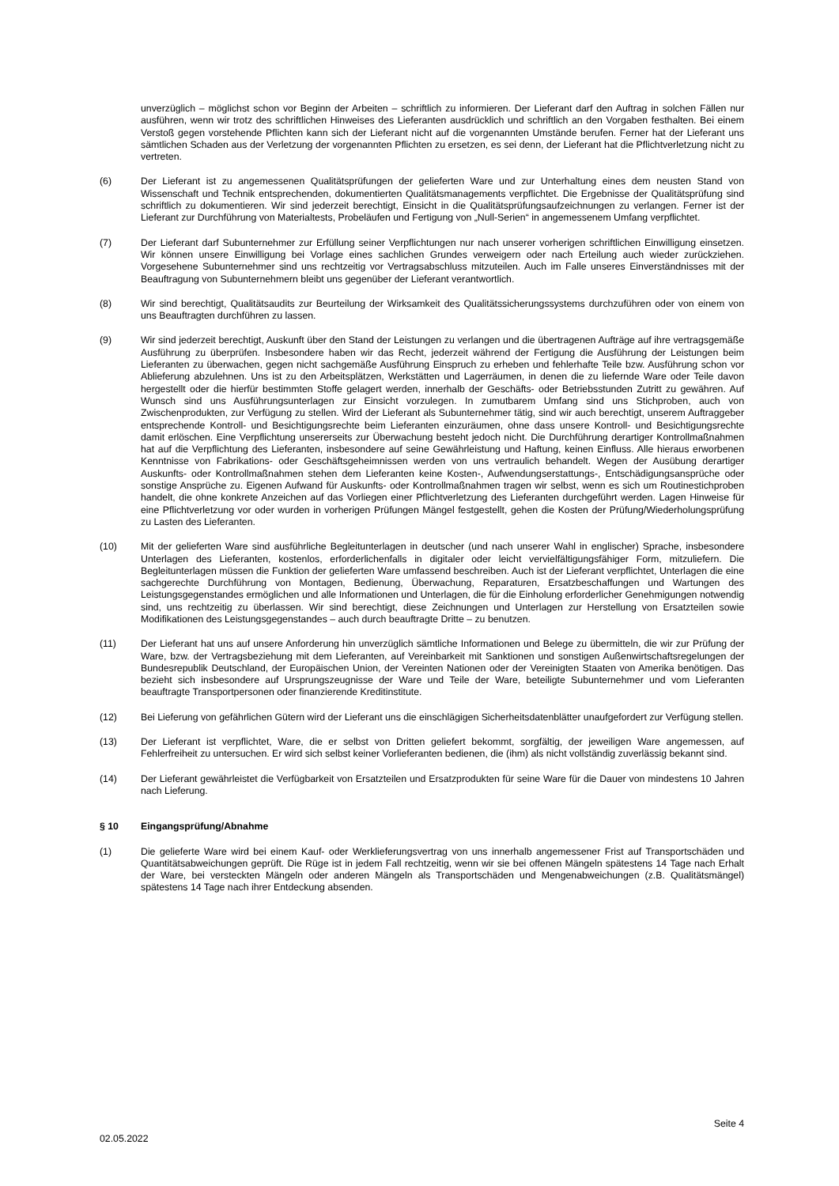unverzüglich – möglichst schon vor Beginn der Arbeiten – schriftlich zu informieren. Der Lieferant darf den Auftrag in solchen Fällen nur ausführen, wenn wir trotz des schriftlichen Hinweises des Lieferanten ausdrücklich und schriftlich an den Vorgaben festhalten. Bei einem Verstoß gegen vorstehende Pflichten kann sich der Lieferant nicht auf die vorgenannten Umstände berufen. Ferner hat der Lieferant uns sämtlichen Schaden aus der Verletzung der vorgenannten Pflichten zu ersetzen, es sei denn, der Lieferant hat die Pflichtverletzung nicht zu vertreten.
(6) Der Lieferant ist zu angemessenen Qualitätsprüfungen der gelieferten Ware und zur Unterhaltung eines dem neusten Stand von Wissenschaft und Technik entsprechenden, dokumentierten Qualitätsmanagements verpflichtet. Die Ergebnisse der Qualitätsprüfung sind schriftlich zu dokumentieren. Wir sind jederzeit berechtigt, Einsicht in die Qualitätsprüfungsaufzeichnungen zu verlangen. Ferner ist der Lieferant zur Durchführung von Materialtests, Probeläufen und Fertigung von „Null-Serien“ in angemessenem Umfang verpflichtet.
(7) Der Lieferant darf Subunternehmer zur Erfüllung seiner Verpflichtungen nur nach unserer vorherigen schriftlichen Einwilligung einsetzen. Wir können unsere Einwilligung bei Vorlage eines sachlichen Grundes verweigern oder nach Erteilung auch wieder zurückziehen. Vorgesehene Subunternehmer sind uns rechtzeitig vor Vertragsabschluss mitzuteilen. Auch im Falle unseres Einverständnisses mit der Beauftragung von Subunternehmern bleibt uns gegenüber der Lieferant verantwortlich.
(8) Wir sind berechtigt, Qualitätsaudits zur Beurteilung der Wirksamkeit des Qualitätssicherungssystems durchzuführen oder von einem von uns Beauftragten durchführen zu lassen.
(9) Wir sind jederzeit berechtigt, Auskunft über den Stand der Leistungen zu verlangen und die übertragenen Aufträge auf ihre vertragsgemäße Ausführung zu überprüfen. Insbesondere haben wir das Recht, jederzeit während der Fertigung die Ausführung der Leistungen beim Lieferanten zu überwachen, gegen nicht sachgemäße Ausführung Einspruch zu erheben und fehlerhafte Teile bzw. Ausführung schon vor Ablieferung abzulehnen. Uns ist zu den Arbeitsplätzen, Werkstätten und Lagerräumen, in denen die zu liefernde Ware oder Teile davon hergestellt oder die hierfür bestimmten Stoffe gelagert werden, innerhalb der Geschäfts- oder Betriebsstunden Zutritt zu gewähren. Auf Wunsch sind uns Ausführungsunterlagen zur Einsicht vorzulegen. In zumutbarem Umfang sind uns Stichproben, auch von Zwischenprodukten, zur Verfügung zu stellen. Wird der Lieferant als Subunternehmer tätig, sind wir auch berechtigt, unserem Auftraggeber entsprechende Kontroll- und Besichtigungsrechte beim Lieferanten einzuräumen, ohne dass unsere Kontroll- und Besichtigungsrechte damit erlöschen. Eine Verpflichtung unsererseits zur Überwachung besteht jedoch nicht. Die Durchführung derartiger Kontrollmaßnahmen hat auf die Verpflichtung des Lieferanten, insbesondere auf seine Gewährleistung und Haftung, keinen Einfluss. Alle hieraus erworbenen Kenntnisse von Fabrikations- oder Geschäftsgeheimnissen werden von uns vertraulich behandelt. Wegen der Ausübung derartiger Auskunfts- oder Kontrollmaßnahmen stehen dem Lieferanten keine Kosten-, Aufwendungserstattungs-, Entschädigungsansprüche oder sonstige Ansprüche zu. Eigenen Aufwand für Auskunfts- oder Kontrollmaßnahmen tragen wir selbst, wenn es sich um Routinestichproben handelt, die ohne konkrete Anzeichen auf das Vorliegen einer Pflichtverletzung des Lieferanten durchgeführt werden. Lagen Hinweise für eine Pflichtverletzung vor oder wurden in vorherigen Prüfungen Mängel festgestellt, gehen die Kosten der Prüfung/Wiederholungsprüfung zu Lasten des Lieferanten.
(10) Mit der gelieferten Ware sind ausführliche Begleitunterlagen in deutscher (und nach unserer Wahl in englischer) Sprache, insbesondere Unterlagen des Lieferanten, kostenlos, erforderlichenfalls in digitaler oder leicht vervielfältigungsfähiger Form, mitzuliefern. Die Begleitunterlagen müssen die Funktion der gelieferten Ware umfassend beschreiben. Auch ist der Lieferant verpflichtet, Unterlagen die eine sachgerechte Durchführung von Montagen, Bedienung, Überwachung, Reparaturen, Ersatzbeschaffungen und Wartungen des Leistungsgegenstandes ermöglichen und alle Informationen und Unterlagen, die für die Einholung erforderlicher Genehmigungen notwendig sind, uns rechtzeitig zu überlassen. Wir sind berechtigt, diese Zeichnungen und Unterlagen zur Herstellung von Ersatzteilen sowie Modifikationen des Leistungsgegenstandes – auch durch beauftragte Dritte – zu benutzen.
(11) Der Lieferant hat uns auf unsere Anforderung hin unverzüglich sämtliche Informationen und Belege zu übermitteln, die wir zur Prüfung der Ware, bzw. der Vertragsbeziehung mit dem Lieferanten, auf Vereinbarkeit mit Sanktionen und sonstigen Außenwirtschaftsregelungen der Bundesrepublik Deutschland, der Europäischen Union, der Vereinten Nationen oder der Vereinigten Staaten von Amerika benötigen. Das bezieht sich insbesondere auf Ursprungszeugnisse der Ware und Teile der Ware, beteiligte Subunternehmer und vom Lieferanten beauftragte Transportpersonen oder finanzierende Kreditinstitute.
(12) Bei Lieferung von gefährlichen Gütern wird der Lieferant uns die einschlägigen Sicherheitsdatenblätter unaufgefordert zur Verfügung stellen.
(13) Der Lieferant ist verpflichtet, Ware, die er selbst von Dritten geliefert bekommt, sorgfältig, der jeweiligen Ware angemessen, auf Fehlerfreiheit zu untersuchen. Er wird sich selbst keiner Vorlieferanten bedienen, die (ihm) als nicht vollständig zuverlässig bekannt sind.
(14) Der Lieferant gewährleistet die Verfügbarkeit von Ersatzteilen und Ersatzprodukten für seine Ware für die Dauer von mindestens 10 Jahren nach Lieferung.
§ 10 Eingangsprüfung/Abnahme
(1) Die gelieferte Ware wird bei einem Kauf- oder Werklieferungsvertrag von uns innerhalb angemessener Frist auf Transportschäden und Quantitätsabweichungen geprüft. Die Rüge ist in jedem Fall rechtzeitig, wenn wir sie bei offenen Mängeln spätestens 14 Tage nach Erhalt der Ware, bei versteckten Mängeln oder anderen Mängeln als Transportschäden und Mengenabweichungen (z.B. Qualitätsmängel) spätestens 14 Tage nach ihrer Entdeckung absenden.
Seite 4
02.05.2022